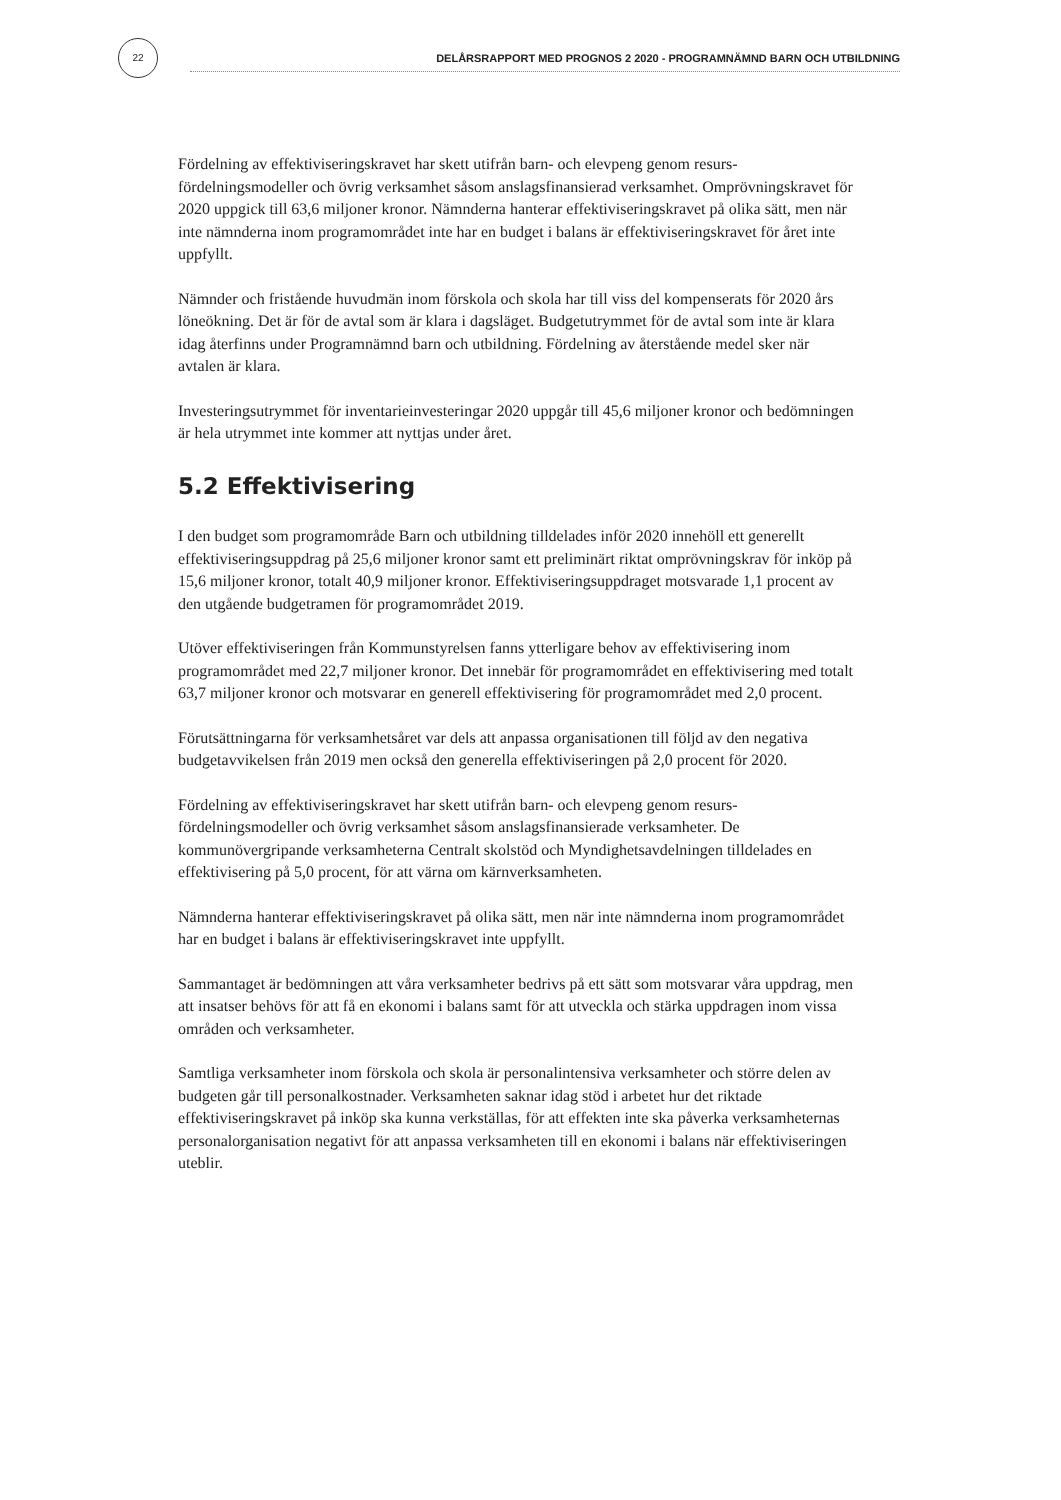22
DELÅRSRAPPORT MED PROGNOS 2 2020 - PROGRAMNÄMND BARN OCH UTBILDNING
Fördelning av effektiviseringskravet har skett utifrån barn- och elevpeng genom resurs-fördelningsmodeller och övrig verksamhet såsom anslagsfinansierad verksamhet. Omprövningskravet för 2020 uppgick till 63,6 miljoner kronor. Nämnderna hanterar effektiviseringskravet på olika sätt, men när inte nämnderna inom programområdet inte har en budget i balans är effektiviseringskravet för året inte uppfyllt.
Nämnder och fristående huvudmän inom förskola och skola har till viss del kompenserats för 2020 års löneökning. Det är för de avtal som är klara i dagsläget. Budgetutrymmet för de avtal som inte är klara idag återfinns under Programnämnd barn och utbildning. Fördelning av återstående medel sker när avtalen är klara.
Investeringsutrymmet för inventarieinvesteringar 2020 uppgår till 45,6 miljoner kronor och bedömningen är hela utrymmet inte kommer att nyttjas under året.
5.2 Effektivisering
I den budget som programområde Barn och utbildning tilldelades inför 2020 innehöll ett generellt effektiviseringsuppdrag på 25,6 miljoner kronor samt ett preliminärt riktat omprövningskrav för inköp på 15,6 miljoner kronor, totalt 40,9 miljoner kronor. Effektiviseringsuppdraget motsvarade 1,1 procent av den utgående budgetramen för programområdet 2019.
Utöver effektiviseringen från Kommunstyrelsen fanns ytterligare behov av effektivisering inom programområdet med 22,7 miljoner kronor. Det innebär för programområdet en effektivisering med totalt 63,7 miljoner kronor och motsvarar en generell effektivisering för programområdet med 2,0 procent.
Förutsättningarna för verksamhetsåret var dels att anpassa organisationen till följd av den negativa budgetavvikelsen från 2019 men också den generella effektiviseringen på 2,0 procent för 2020.
Fördelning av effektiviseringskravet har skett utifrån barn- och elevpeng genom resurs-fördelningsmodeller och övrig verksamhet såsom anslagsfinansierade verksamheter. De kommunövergripande verksamheterna Centralt skolstöd och Myndighetsavdelningen tilldelades en effektivisering på 5,0 procent, för att värna om kärnverksamheten.
Nämnderna hanterar effektiviseringskravet på olika sätt, men när inte nämnderna inom programområdet har en budget i balans är effektiviseringskravet inte uppfyllt.
Sammantaget är bedömningen att våra verksamheter bedrivs på ett sätt som motsvarar våra uppdrag, men att insatser behövs för att få en ekonomi i balans samt för att utveckla och stärka uppdragen inom vissa områden och verksamheter.
Samtliga verksamheter inom förskola och skola är personalintensiva verksamheter och större delen av budgeten går till personalkostnader. Verksamheten saknar idag stöd i arbetet hur det riktade effektiviseringskravet på inköp ska kunna verkställas, för att effekten inte ska påverka verksamheternas personalorganisation negativt för att anpassa verksamheten till en ekonomi i balans när effektiviseringen uteblir.